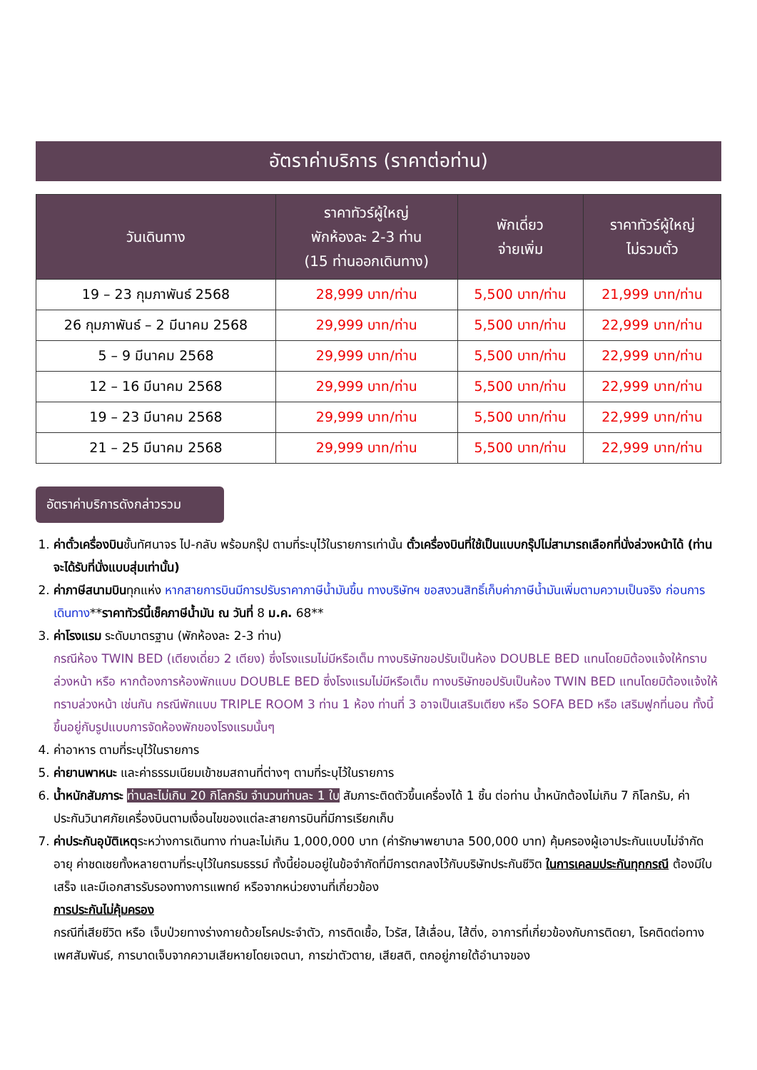อัตราค่าบริการ (ราคาต่อท่าน)
| วันเดินทาง | ราคาทัวร์ผู้ใหญ่ พักห้องละ 2-3 ท่าน (15 ท่านออกเดินทาง) | พักเดี่ยว จ่ายเพิ่ม | ราคาทัวร์ผู้ใหญ่ ไม่รวมตั๋ว |
| --- | --- | --- | --- |
| 19 – 23 กุมภาพันธ์ 2568 | 28,999 บาท/ท่าน | 5,500 บาท/ท่าน | 21,999 บาท/ท่าน |
| 26 กุมภาพันธ์ – 2 มีนาคม 2568 | 29,999 บาท/ท่าน | 5,500 บาท/ท่าน | 22,999 บาท/ท่าน |
| 5 – 9 มีนาคม 2568 | 29,999 บาท/ท่าน | 5,500 บาท/ท่าน | 22,999 บาท/ท่าน |
| 12 – 16 มีนาคม 2568 | 29,999 บาท/ท่าน | 5,500 บาท/ท่าน | 22,999 บาท/ท่าน |
| 19 – 23 มีนาคม 2568 | 29,999 บาท/ท่าน | 5,500 บาท/ท่าน | 22,999 บาท/ท่าน |
| 21 – 25 มีนาคม 2568 | 29,999 บาท/ท่าน | 5,500 บาท/ท่าน | 22,999 บาท/ท่าน |
อัตราค่าบริการดังกล่าวรวม
1. ค่าตั๋วเครื่องบินชั้นทัศนาจร ไป-กลับ พร้อมกรุ๊ป ตามที่ระบุไว้ในรายการเท่านั้น ตั๋วเครื่องบินที่ใช้เป็นแบบกรุ๊ปไม่สามารถเลือกที่นั่งล่วงหน้าได้ (ท่านจะได้รับที่นั่งแบบสุ่มเท่านั้น)
2. ค่าภาษีสนามบินทุกแห่ง หากสายการบินมีการปรับราคาภาษีน้ำมันขึ้น ทางบริษัทฯ ขอสงวนสิทธิ์เก็บค่าภาษีน้ำมันเพิ่มตามความเป็นจริง ก่อนการเดินทาง**ราคาทัวร์นี้เช็คภาษีน้ำมัน ณ วันที่ 8 ม.ค. 68**
3. ค่าโรงแรม ระดับมาตรฐาน (พักห้องละ 2-3 ท่าน)
กรณีห้อง TWIN BED (เตียงเดี่ยว 2 เตียง) ซึ่งโรงแรมไม่มีหรือเต็ม ทางบริษัทขอปรับเป็นห้อง DOUBLE BED แทนโดยมิต้องแจ้งให้ทราบล่วงหน้า หรือ หากต้องการห้องพักแบบ DOUBLE BED ซึ่งโรงแรมไม่มีหรือเต็ม ทางบริษัทขอปรับเป็นห้อง TWIN BED แทนโดยมิต้องแจ้งให้ทราบล่วงหน้า เช่นกัน กรณีพักแบบ TRIPLE ROOM 3 ท่าน 1 ห้อง ท่านที่ 3 อาจเป็นเสริมเตียง หรือ SOFA BED หรือ เสริมฟูกที่นอน ทั้งนี้ขึ้นอยู่กับรูปแบบการจัดห้องพักของโรงแรมนั้นๆ
4. ค่าอาหาร ตามที่ระบุไว้ในรายการ
5. ค่ายานพาหนะ และค่าธรรมเนียมเข้าชมสถานที่ต่างๆ ตามที่ระบุไว้ในรายการ
6. น้ำหนักสัมภาระ ท่านละไม่เกิน 20 กิโลกรัม จำนวนท่านละ 1 ใบ สัมภาระติดตัวขึ้นเครื่องได้ 1 ชิ้น ต่อท่าน น้ำหนักต้องไม่เกิน 7 กิโลกรัม, ค่าประกันวินาศภัยเครื่องบินตามเงื่อนไขของแต่ละสายการบินที่มีการเรียกเก็บ
7. ค่าประกันอุบัติเหตุระหว่างการเดินทาง ท่านละไม่เกิน 1,000,000 บาท (ค่ารักษาพยาบาล 500,000 บาท) คุ้มครองผู้เอาประกันแบบไม่จำกัดอายุ ค่าชดเชยทั้งหลายตามที่ระบุไว้ในกรมธรรม์ ทั้งนี้ย่อมอยู่ในข้อจำกัดที่มีการตกลงไว้กับบริษัทประกันชีวิต ในการเคลมประกันทุกกรณี ต้องมีใบเสร็จ และมีเอกสารรับรองทางการแพทย์ หรือจากหน่วยงานที่เกี่ยวข้อง
การประกันไม่คุ้มครอง
กรณีที่เสียชีวิต หรือ เจ็บป่วยทางร่างกายด้วยโรคประจำตัว, การติดเชื้อ, ไวรัส, ไส้เลื่อน, ไส้ติ่ง, อาการที่เกี่ยวข้องกับการติดยา, โรคติดต่อทางเพศสัมพันธ์, การบาดเจ็บจากความเสียหายโดยเจตนา, การฆ่าตัวตาย, เสียสติ, ตกอยู่ภายใต้อำนาจของ